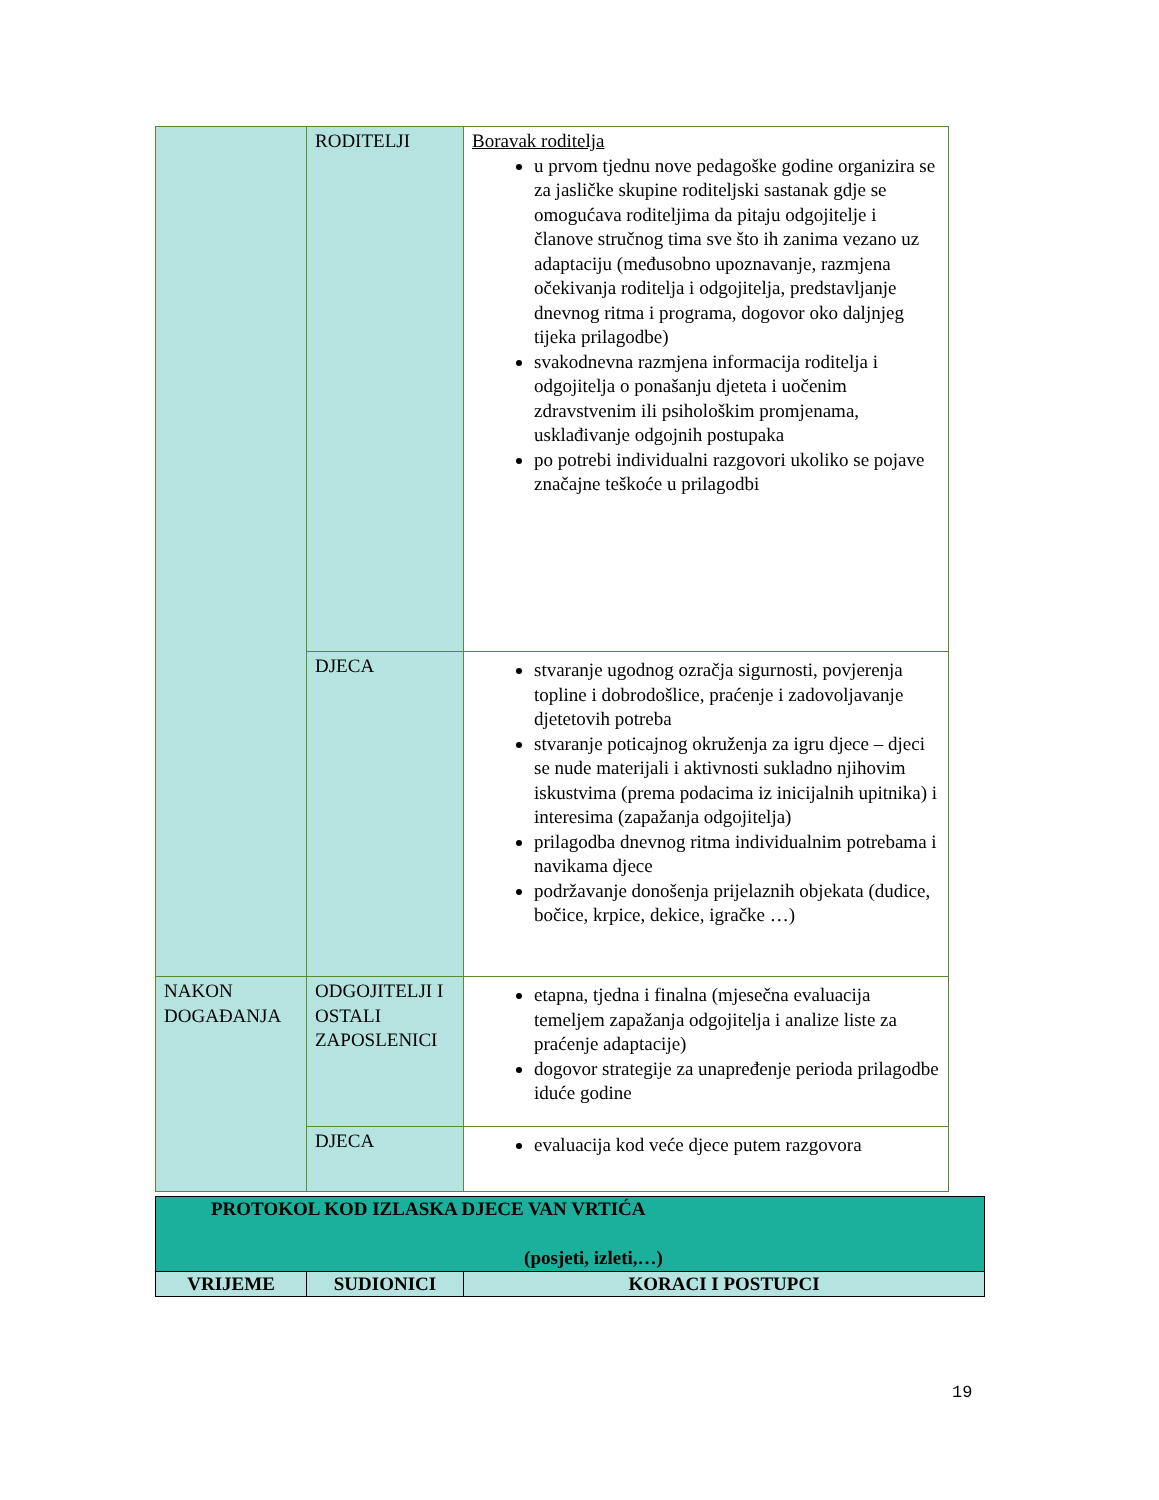| | RODITELJI | Boravak roditelja u prvom tjednu nove pedagoške godine organizira se za jasličke skupine roditeljski sastanak gdje se omogućava roditeljima da pitaju odgojitelje i članove stručnog tima sve što ih zanima vezano uz adaptaciju (međusobno upoznavanje, razmjena očekivanja roditelja i odgojitelja, predstavljanje dnevnog ritma i programa, dogovor oko daljnjeg tijeka prilagodbe) svakodnevna razmjena informacija roditelja i odgojitelja o ponašanju djeteta i uočenim zdravstvenim ili psihološkim promjenama, usklađivanje odgojnih postupaka po potrebi individualni razgovori ukoliko se pojave značajne teškoće u prilagodbi |
| | DJECA | stvaranje ugodnog ozračja sigurnosti, povjerenja topline i dobrodošlice, praćenje i zadovoljavanje djetetovih potreba stvaranje poticajnog okruženja za igru djece – djeci se nude materijali i aktivnosti sukladno njihovim iskustvima (prema podacima iz inicijalnih upitnika) i interesima (zapažanja odgojitelja) prilagodba dnevnog ritma individualnim potrebama i navikama djece podržavanje donošenja prijelaznih objekata (dudice, bočice, krpice, dekice, igračke …) |
| NAKON DOGAĐANJA | ODGOJITELJI I OSTALI ZAPOSLENICI | etapna, tjedna i finalna (mjesečna evaluacija temeljem zapažanja odgojitelja i analize liste za praćenje adaptacije) dogovor strategije za unapređenje perioda prilagodbe iduće godine |
| | DJECA | evaluacija kod veće djece putem razgovora |
| PROTOKOL KOD IZLASKA DJECE VAN VRTIĆA (posjeti, izleti,…) | | |
| VRIJEME | SUDIONICI | KORACI I POSTUPCI |
19